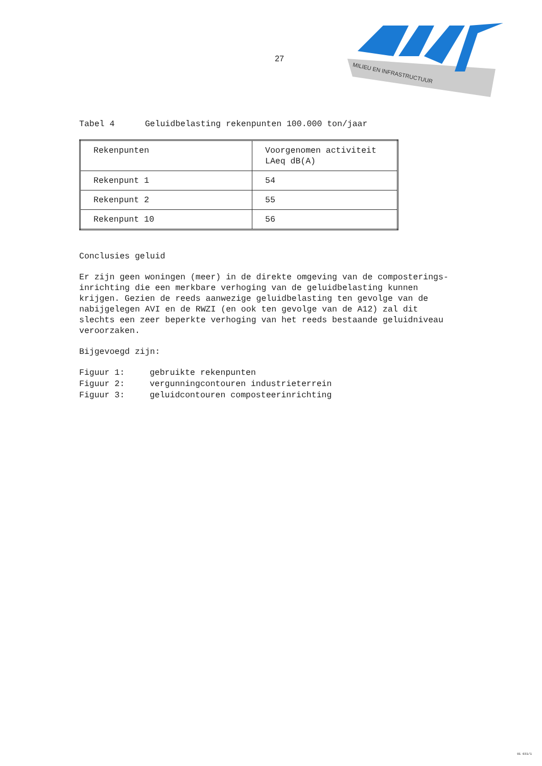MILIEU EN INFRASTRUCTUUR
27
Tabel 4 Geluidbelasting rekenpunten 100.000 ton/jaar
| Rekenpunten | Voorgenomen activiteit LAeq dB(A) |
| Rekenpunt 1 | 54 |
| Rekenpunt 2 | 55 |
| Rekenpunt 10 | 56 |
Conclusies geluid
Er zijn geen woningen (meer) in de direkte omgeving van de composterings-
inrichting die een merkbare verhoging van de geluidbelasting kunnen
krijgen. Gezien de reeds aanwezige geluidbelasting ten gevolge van de
nabijgelegen AVI en de RWZI (en ook ten gevolge van de A12) zal dit
slechts een zeer beperkte verhoging van het reeds bestaande geluidniveau
veroorzaken.
Bijgevoegd zijn:
Figuur 1: gebruikte rekenpunten
Figuur 2: vergunningcontouren industrieterrein
Figuur 3: geluidcontouren composteerinrichting
01 031/1